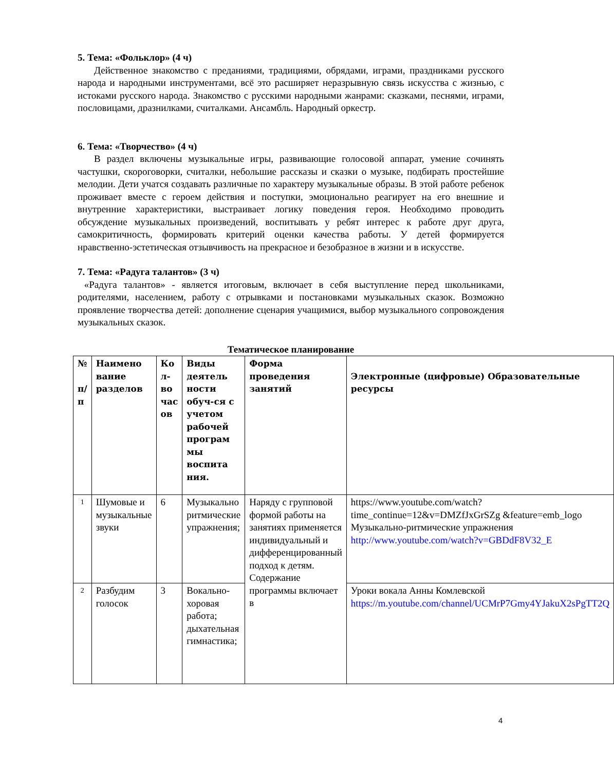5. Тема: «Фольклор» (4 ч)
Действенное знакомство с преданиями, традициями, обрядами, играми, праздниками русского народа и народными инструментами, всё это расширяет неразрывную связь искусства с жизнью, с истоками русского народа. Знакомство с русскими народными жанрами: сказками, песнями, играми, пословицами, дразнилками, считалками. Ансамбль. Народный оркестр.
6. Тема: «Творчество» (4 ч)
В раздел включены музыкальные игры, развивающие голосовой аппарат, умение сочинять частушки, скороговорки, считалки, небольшие рассказы и сказки о музыке, подбирать простейшие мелодии. Дети учатся создавать различные по характеру музыкальные образы. В этой работе ребенок проживает вместе с героем действия и поступки, эмоционально реагирует на его внешние и внутренние характеристики, выстраивает логику поведения героя. Необходимо проводить обсуждение музыкальных произведений, воспитывать у ребят интерес к работе друг друга, самокритичность, формировать критерий оценки качества работы. У детей формируется нравственно-эстетическая отзывчивость на прекрасное и безобразное в жизни и в искусстве.
7. Тема: «Радуга талантов» (3 ч)
«Радуга талантов» - является итоговым, включает в себя выступление перед школьниками, родителями, населением, работу с отрывками и постановками музыкальных сказок. Возможно проявление творчества детей: дополнение сценария учащимися, выбор музыкального сопровождения музыкальных сказок.
Тематическое планирование
| № п/ п | Наимено вание разделов | Ко л-во час ов | Виды деятель ности обуч-ся с учетом рабочей програм мы воспита ния. | Форма проведения занятий | Электронные (цифровые) Образовательные ресурсы |
| --- | --- | --- | --- | --- | --- |
| 1 | Шумовые и музыкальные звуки | 6 | Музыкально ритмические упражнения; | Наряду с групповой формой работы на занятиях применяется индивидуальный и дифференцированный подход к детям. Содержание программы включает в | https://www.youtube.com/watch?time_continue=12&v=DMZfJxGrSZg &feature=emb_logo Музыкально-ритмические упражнения http://www.youtube.com/watch?v=GBDdF8V32_E |
| 2 | Разбудим голосок | 3 | Вокально-хоровая работа; дыхательная гимнастика; | | Уроки вокала Анны Комлевской https://m.youtube.com/channel/UCMrP7Gmy4YJakuX2sPgTT2Q |
4